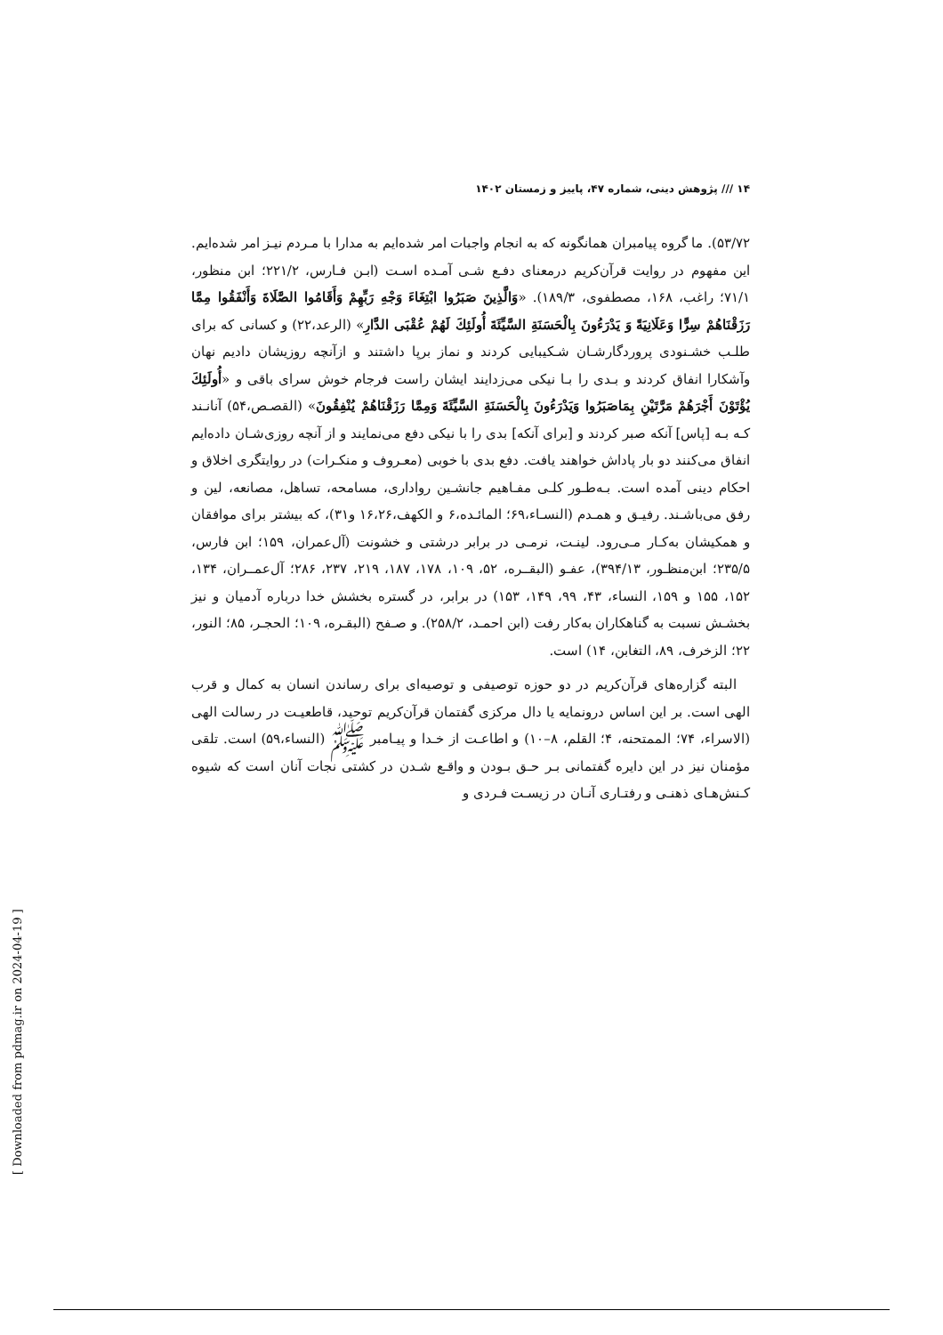۱۴ /// پژوهش دینی، شماره ۴۷، پاییز و زمستان ۱۴۰۲
۵۳/۷۲). ما گروه پیامبران همانگونه که به انجام واجبات امر شده‌ایم به مدارا با مـردم نیـز امر شده‌ایم. این مفهوم در روایت قرآن‌کریم درمعنای دفـع شـی آمـده اسـت (ابـن فـارس، ۲۲۱/۲؛ ابن منظور، ۷۱/۱؛ راغب، ۱۶۸، مصطفوی، ۱۸۹/۳). «وَالَّذِينَ صَبَرُوا ابْتِغَاءَ وَجْهِ رَبِّهِمْ وَأَقَامُوا الصَّلَاةَ وَأَنْفَقُوا مِمَّا رَزَقْنَاهُمْ سِرًّا وَعَلَانِيَةً وَ يَدْرَءُونَ بِالْحَسَنَةِ السَّيِّئَةَ أُولَئِكَ لَهُمْ عُقْبَى الدَّارِ» (الرعد،۲۲) و کسانی که برای طلـب خشـنودی پروردگارشـان شـکیبایی کردند و نماز برپا داشتند و ازآنچه روزیشان دادیم نهان وآشکارا انفاق کردند و بـدی را بـا نیکی می‌زدایند ایشان راست فرجام خوش سرای باقی و «أُولَئِكَ يُؤْتَوْنَ أَجْرَهُمْ مَرَّتَيْنِ بِمَاصَبَرُوا وَيَدْرَءُونَ بِالْحَسَنَةِ السَّيِّئَةَ وَمِمَّا رَزَقْنَاهُمْ يُنْفِقُونَ» (القصـص،۵۴) آنانـند کـه بـه [پاس] آنکه صبر کردند و [برای آنکه] بدی را با نیکی دفع می‌نمایند و از آنچه روزی‌شـان داده‌ایم انفاق می‌کنند دو بار پاداش خواهند یافت. دفع بدی با خوبی (معـروف و منکـرات) در روایتگری اخلاق و احکام دینی آمده است. بـه‌طـور کلـی مفـاهیم جانشـین رواداری، مسامحه، تساهل، مصانعه، لین و رفق می‌باشـند. رفیـق و همـدم (النسـاء،۶۹؛ المائـده،۶ و الکهف،۱۶،۲۶ و۳۱)، که بیشتر برای موافقان و همکیشان به‌کـار مـی‌رود. لینـت، نرمـی در برابر درشتی و خشونت (آل‌عمران، ۱۵۹؛ ابن فارس، ۲۳۵/۵؛ ابن‌منظـور، ۳۹۴/۱۳)، عفـو (البقــره، ۵۲، ۱۰۹، ۱۷۸، ۱۸۷، ۲۱۹، ۲۳۷، ۲۸۶؛ آل‌عمــران، ۱۳۴، ۱۵۲، ۱۵۵ و ۱۵۹، النساء، ۴۳، ۹۹، ۱۴۹، ۱۵۳) در برابر، در گستره بخشش خدا درباره آدمیان و نیز بخشـش نسبت به گناهکاران به‌کار رفت (ابن احمـد، ۲۵۸/۲). و صـفح (البقـره، ۱۰۹؛ الحجـر، ۸۵؛ النور، ۲۲؛ الزخرف، ۸۹، التغابن، ۱۴) است.
 البته گزاره‌های قرآن‌کریم در دو حوزه توصیفی و توصیه‌ای برای رساندن انسان به کمال و قرب الهی است. بر این اساس درونمایه یا دال مرکزی گفتمان قرآن‌کریم توحید، قاطعیـت در رسالت الهی (الاسراء، ۷۴؛ الممتحنه، ۴؛ القلم، ۸–۱۰) و اطاعـت از خـدا و پیـامبر ﷺ (النساء،۵۹) است. تلقی مؤمنان نیز در این دایره گفتمانی بـر حـق بـودن و واقـع شـدن در کشتی نجات آنان است که شیوه کـنش‌هـای ذهنـی و رفتـاری آنـان در زیسـت فـردی و
[ Downloaded from pdmag.ir on 2024-04-19 ]